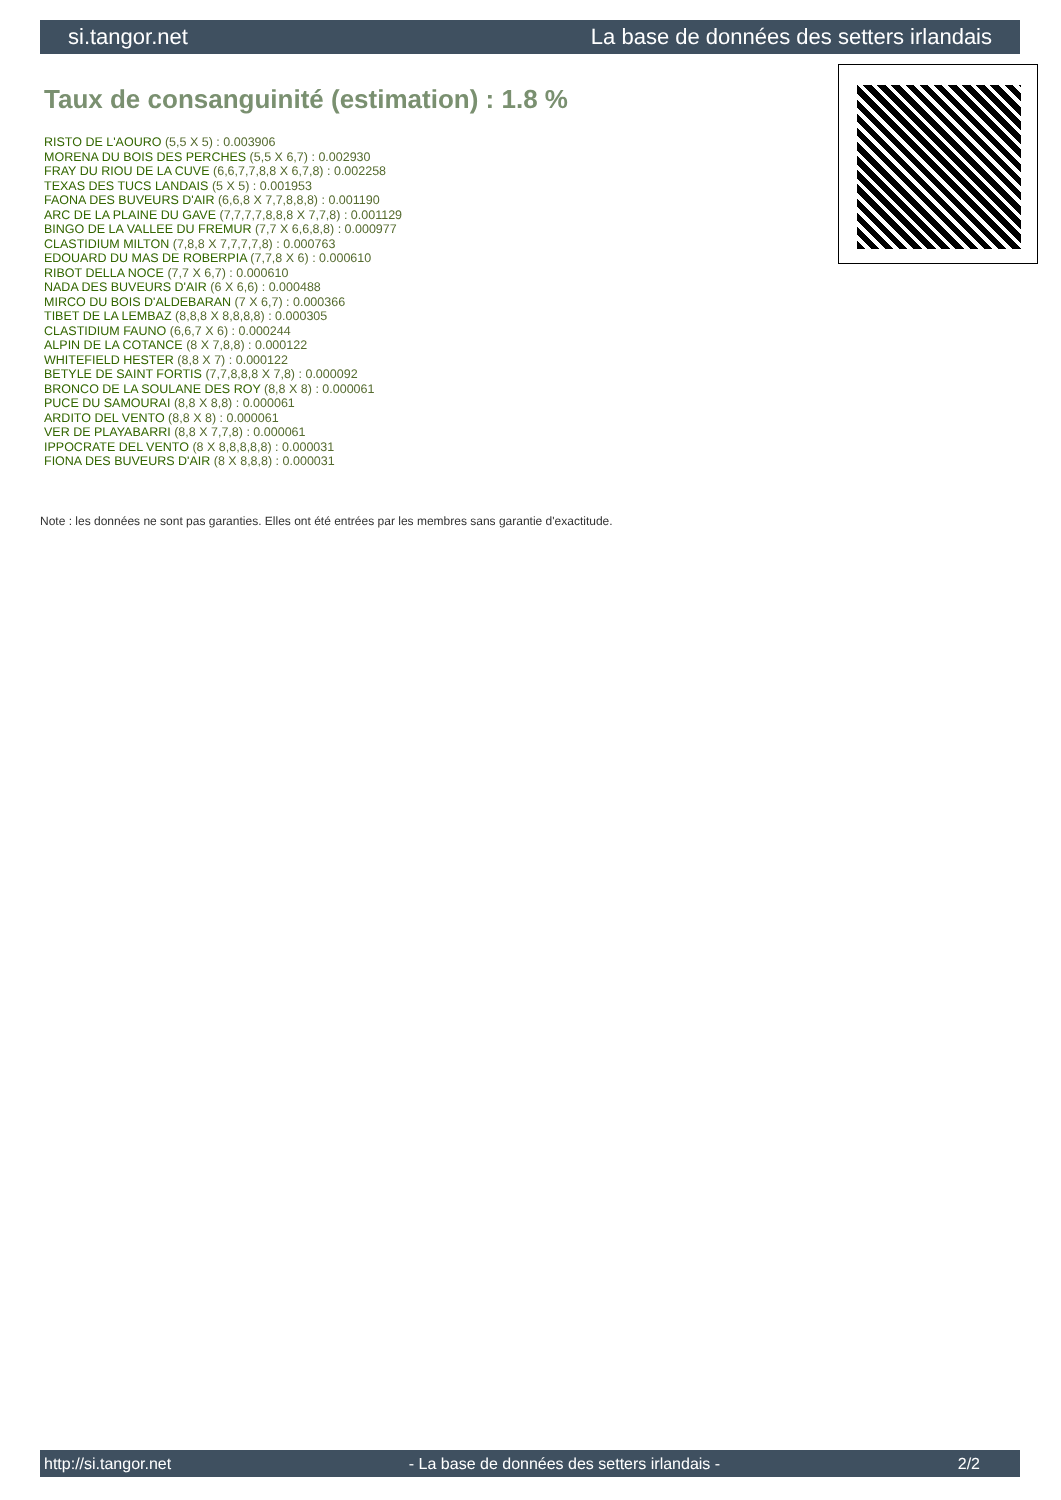si.tangor.net La base de données des setters irlandais
Taux de consanguinité (estimation) : 1.8 %
RISTO DE L'AOURO (5,5 X 5) : 0.003906
MORENA DU BOIS DES PERCHES (5,5 X 6,7) : 0.002930
FRAY DU RIOU DE LA CUVE (6,6,7,7,8,8 X 6,7,8) : 0.002258
TEXAS DES TUCS LANDAIS (5 X 5) : 0.001953
FAONA DES BUVEURS D'AIR (6,6,8 X 7,7,8,8,8) : 0.001190
ARC DE LA PLAINE DU GAVE (7,7,7,7,8,8,8 X 7,7,8) : 0.001129
BINGO DE LA VALLEE DU FREMUR (7,7 X 6,6,8,8) : 0.000977
CLASTIDIUM MILTON (7,8,8 X 7,7,7,7,8) : 0.000763
EDOUARD DU MAS DE ROBERPIA (7,7,8 X 6) : 0.000610
RIBOT DELLA NOCE (7,7 X 6,7) : 0.000610
NADA DES BUVEURS D'AIR (6 X 6,6) : 0.000488
MIRCO DU BOIS D'ALDEBARAN (7 X 6,7) : 0.000366
TIBET DE LA LEMBAZ (8,8,8 X 8,8,8,8) : 0.000305
CLASTIDIUM FAUNO (6,6,7 X 6) : 0.000244
ALPIN DE LA COTANCE (8 X 7,8,8) : 0.000122
WHITEFIELD HESTER (8,8 X 7) : 0.000122
BETYLE DE SAINT FORTIS (7,7,8,8,8 X 7,8) : 0.000092
BRONCO DE LA SOULANE DES ROY (8,8 X 8) : 0.000061
PUCE DU SAMOURAI (8,8 X 8,8) : 0.000061
ARDITO DEL VENTO (8,8 X 8) : 0.000061
VER DE PLAYABARRI (8,8 X 7,7,8) : 0.000061
IPPOCRATE DEL VENTO (8 X 8,8,8,8,8) : 0.000031
FIONA DES BUVEURS D'AIR (8 X 8,8,8) : 0.000031
Note : les données ne sont pas garanties. Elles ont été entrées par les membres sans garantie d'exactitude.
http://si.tangor.net - La base de données des setters irlandais - 2/2